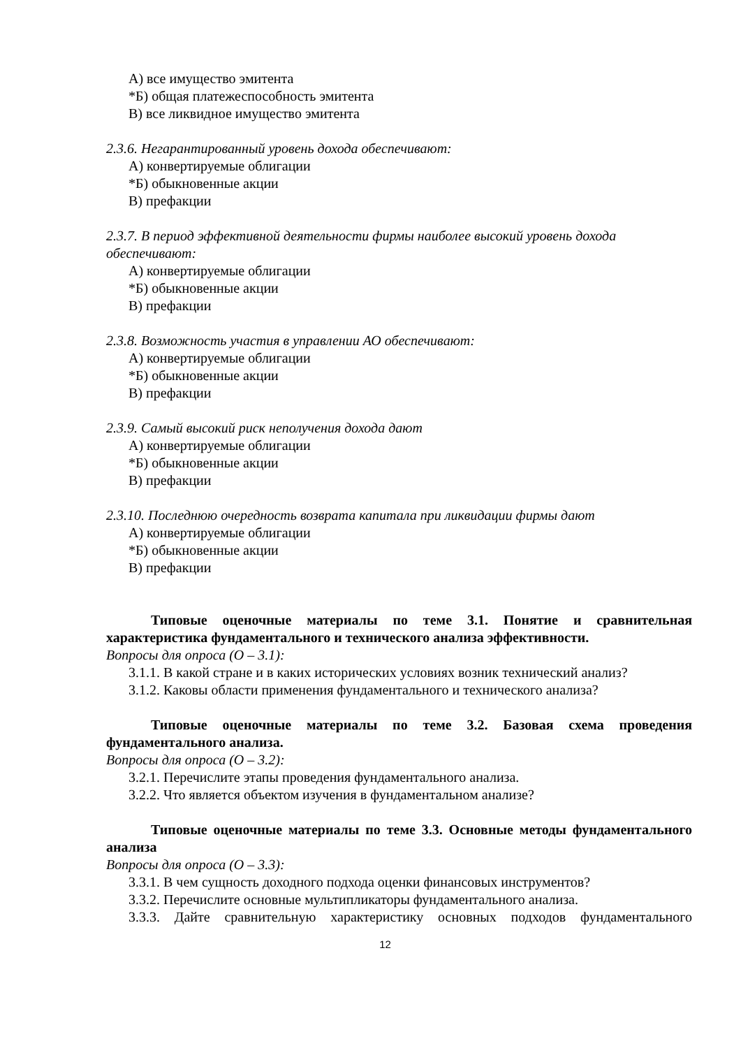А) все имущество эмитента
*Б) общая платежеспособность эмитента
В) все ликвидное имущество эмитента
2.3.6. Негарантированный уровень дохода обеспечивают:
А) конвертируемые облигации
*Б) обыкновенные акции
В) префакции
2.3.7. В период эффективной деятельности фирмы наиболее высокий уровень дохода обеспечивают:
А) конвертируемые облигации
*Б) обыкновенные акции
В) префакции
2.3.8. Возможность участия в управлении АО обеспечивают:
А) конвертируемые облигации
*Б) обыкновенные акции
В) префакции
2.3.9. Самый высокий риск неполучения дохода дают
А) конвертируемые облигации
*Б) обыкновенные акции
В) префакции
2.3.10. Последнюю очередность возврата капитала при ликвидации фирмы дают
А) конвертируемые облигации
*Б) обыкновенные акции
В) префакции
Типовые оценочные материалы по теме 3.1. Понятие и сравнительная характеристика фундаментального и технического анализа эффективности.
Вопросы для опроса (О – 3.1):
3.1.1. В какой стране и в каких исторических условиях возник технический анализ?
3.1.2. Каковы области применения фундаментального и технического анализа?
Типовые оценочные материалы по теме 3.2. Базовая схема проведения фундаментального анализа.
Вопросы для опроса (О – 3.2):
3.2.1. Перечислите этапы проведения фундаментального анализа.
3.2.2. Что является объектом изучения в фундаментальном анализе?
Типовые оценочные материалы по теме 3.3. Основные методы фундаментального анализа
Вопросы для опроса (О – 3.3):
3.3.1. В чем сущность доходного подхода оценки финансовых инструментов?
3.3.2. Перечислите основные мультипликаторы фундаментального анализа.
3.3.3. Дайте сравнительную характеристику основных подходов фундаментального
12